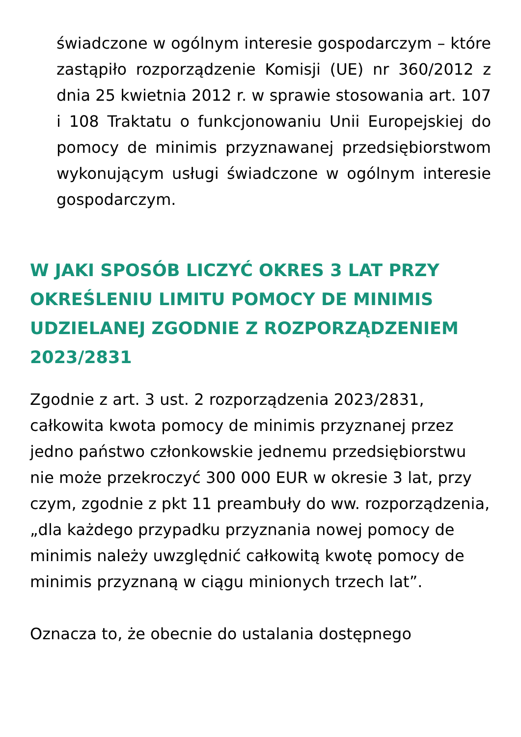świadczone w ogólnym interesie gospodarczym – które zastąpiło rozporządzenie Komisji (UE) nr 360/2012 z dnia 25 kwietnia 2012 r. w sprawie stosowania art. 107 i 108 Traktatu o funkcjonowaniu Unii Europejskiej do pomocy de minimis przyznawanej przedsiębiorstwom wykonującym usługi świadczone w ogólnym interesie gospodarczym.
W JAKI SPOSÓB LICZYĆ OKRES 3 LAT PRZY OKREŚLENIU LIMITU POMOCY DE MINIMIS UDZIELANEJ ZGODNIE Z ROZPORZĄDZENIEM 2023/2831
Zgodnie z art. 3 ust. 2 rozporządzenia 2023/2831, całkowita kwota pomocy de minimis przyznanej przez jedno państwo członkowskie jednemu przedsiębiorstwu nie może przekroczyć 300 000 EUR w okresie 3 lat, przy czym, zgodnie z pkt 11 preambuły do ww. rozporządzenia, „dla każdego przypadku przyznania nowej pomocy de minimis należy uwzględnić całkowitą kwotę pomocy de minimis przyznaną w ciągu minionych trzech lat”.
Oznacza to, że obecnie do ustalania dostępnego